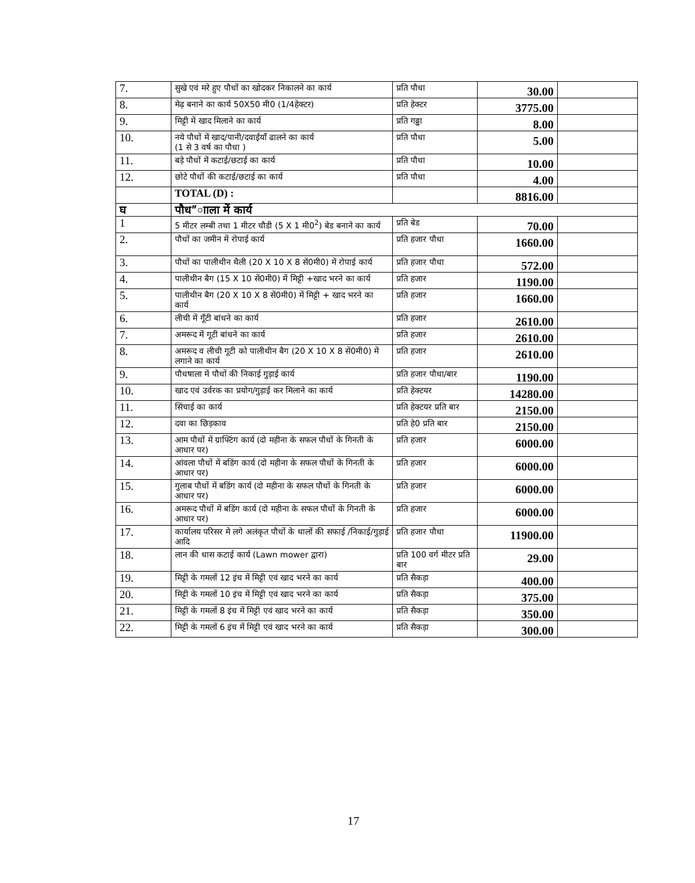| 7. | सुखे एवं मरे हुए पौधों का खोदकर निकालने का कार्य | प्रति पौधा | 30.00 | |
| 8. | मेढ़ बनाने का कार्य 50X50 मी0 (1/4हेक्टर) | प्रति हेक्टर | 3775.00 | |
| 9. | मिट्टी में खाद मिलाने का कार्य | प्रति गढ्ढा | 8.00 | |
| 10. | नये पौधों में खाद/पानी/दवाईयाँ ढालने का कार्य (1 से 3 वर्ष का पौधा ) | प्रति पौधा | 5.00 | |
| 11. | बड़े पौधों में कटाई/छटाई का कार्य | प्रति पौधा | 10.00 | |
| 12. | छोटे पौधों की कटाई/छटाई का कार्य | प्रति पौधा | 4.00 | |
| | TOTAL (D) : | | 8816.00 | |
| घ | पौध”ााला में कार्य | | | |
| 1 | 5 मीटर लम्बी तथा 1 मीटर चौडी (5 X 1 मी0<sup>2</sup>) बेड बनाने का कार्य | प्रति बेड | 70.00 | |
| 2. | पौधों का जमीन में रोपाई कार्य | प्रति हजार पौधा | 1660.00 | |
| 3. | पौधों का पालीथीन थैली (20 X 10 X 8 सें0मी0) में रोपाई कार्य | प्रति हजार पौधा | 572.00 | |
| 4. | पालीथीन बैग (15 X 10 सें0मी0) में मिट्टी +खाद भरने का कार्य | प्रति हजार | 1190.00 | |
| 5. | पालीथीन बैग (20 X 10 X 8 सें0मी0) में मिट्टी + खाद भरने का कार्य | प्रति हजार | 1660.00 | |
| 6. | लीची में गूँटी बांधने का कार्य | प्रति हजार | 2610.00 | |
| 7. | अमरूद में गूटी बांधने का कार्य | प्रति हजार | 2610.00 | |
| 8. | अमरूद व लीची गूटी को पालीथीन बैग (20 X 10 X 8 सें0मी0) में लगाने का कार्य | प्रति हजार | 2610.00 | |
| 9. | पौधषाला में पौधों की निकाई गुड़ाई कार्य | प्रति हजार पौधा/बार | 1190.00 | |
| 10. | खाद एवं उर्वरक का प्रयोग/गुड़ाई कर मिलाने का कार्य | प्रति हेक्टयर | 14280.00 | |
| 11. | सिंचाई का कार्य | प्रति हेक्टयर प्रति बार | 2150.00 | |
| 12. | दवा का छिड़काव | प्रति हे0 प्रति बार | 2150.00 | |
| 13. | आम पौधों में ग्राफ्टिंग कार्य (दो महीना के सफल पौधों के गिनती के आधार पर) | प्रति हजार | 6000.00 | |
| 14. | आंवला पौधों में बडिंग कार्य (दो महीना के सफल पौधों के गिनती के आधार पर) | प्रति हजार | 6000.00 | |
| 15. | गुलाब पौधों में बडिंग कार्य (दो महीना के सफल पौधों के गिनती के आधार पर) | प्रति हजार | 6000.00 | |
| 16. | अमरूद पौधों में बडिंग कार्य (दो महीना के सफल पौधों के गिनती के आधार पर) | प्रति हजार | 6000.00 | |
| 17. | कार्यालय परिसर मे लगे अलंकृत पौधों के थालों की सफाई /निकाई/गुड़ाई आदि | प्रति हजार पौधा | 11900.00 | |
| 18. | लान की धास कटाई कार्य (Lawn mower द्वारा) | प्रति 100 वर्ग मीटर प्रति बार | 29.00 | |
| 19. | मिट्टी के गमलों 12 इंच में मिट्टी एवं खाद भरने का कार्य | प्रति सैकड़ा | 400.00 | |
| 20. | मिट्टी के गमलों 10 इंच में मिट्टी एवं खाद भरने का कार्य | प्रति सैकड़ा | 375.00 | |
| 21. | मिट्टी के गमलों 8 इंच में मिट्टी एवं खाद भरने का कार्य | प्रति सैकड़ा | 350.00 | |
| 22. | मिट्टी के गमलों 6 इंच में मिट्टी एवं खाद भरने का कार्य | प्रति सैकड़ा | 300.00 | |
17